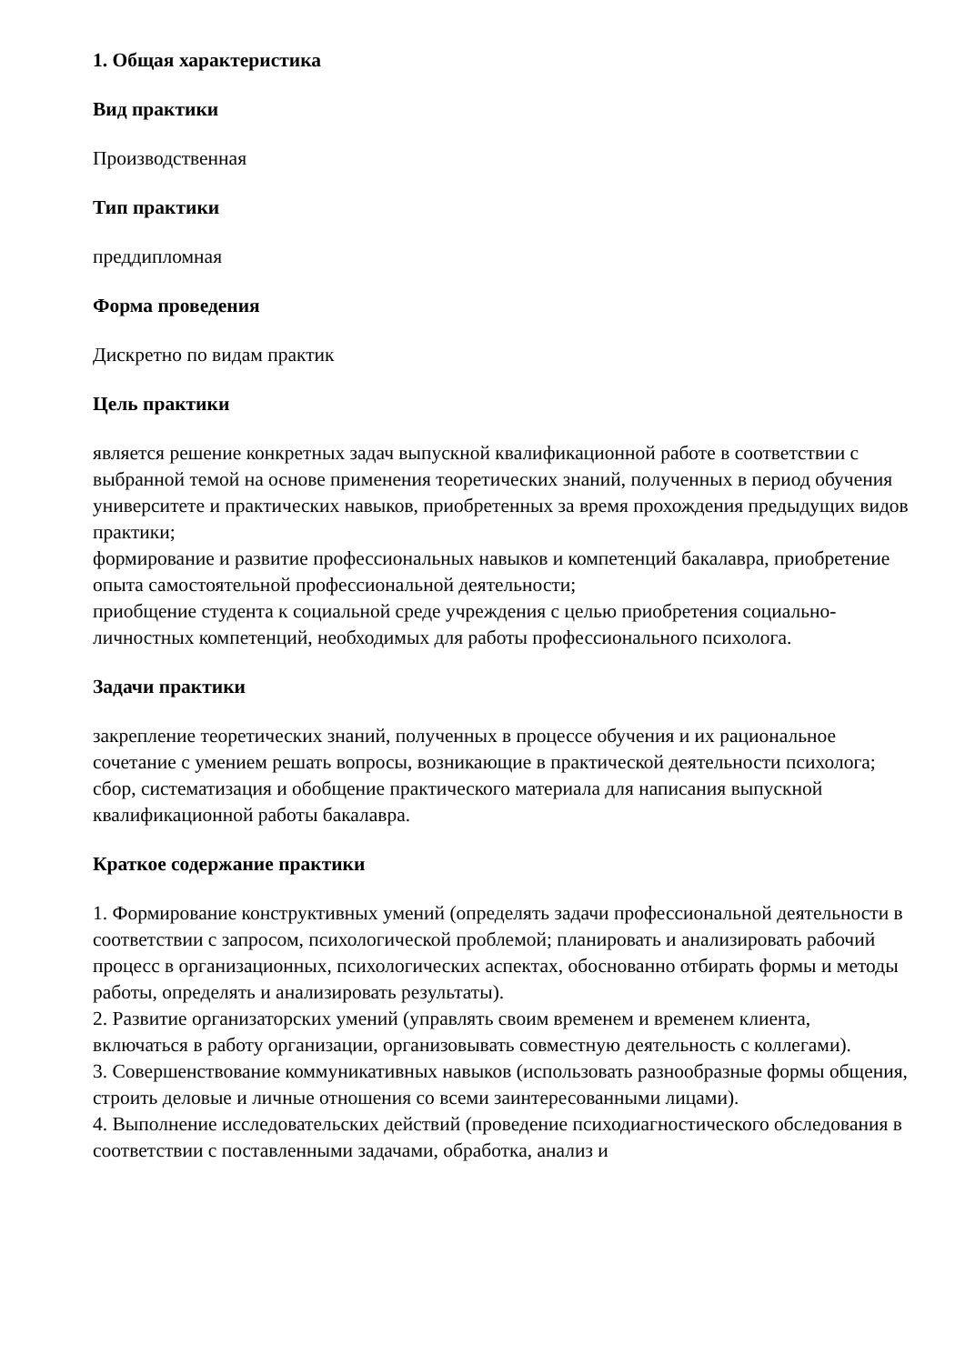1. Общая характеристика
Вид практики
Производственная
Тип практики
преддипломная
Форма проведения
Дискретно по видам практик
Цель практики
является решение конкретных задач выпускной квалификационной работе в соответствии с выбранной темой на основе применения теоретических знаний, полученных в период обучения университете и практических навыков, приобретенных за время прохождения предыдущих видов практики;
формирование и развитие профессиональных навыков и компетенций бакалавра, приобретение опыта самостоятельной профессиональной деятельности;
приобщение студента к социальной среде учреждения с целью приобретения социально-личностных компетенций, необходимых для работы профессионального психолога.
Задачи практики
закрепление теоретических знаний, полученных в процессе обучения и их рациональное сочетание с умением решать вопросы, возникающие в практической деятельности психолога;
сбор, систематизация и обобщение практического материала для написания выпускной квалификационной работы бакалавра.
Краткое содержание практики
1. Формирование конструктивных умений (определять задачи профессиональной деятельности в соответствии с запросом, психологической проблемой; планировать и анализировать рабочий процесс в организационных, психологических аспектах, обоснованно отбирать формы и методы работы, определять и анализировать результаты).
2. Развитие организаторских умений (управлять своим временем и временем клиента, включаться в работу организации, организовывать совместную деятельность с коллегами).
3. Совершенствование коммуникативных навыков (использовать разнообразные формы общения, строить деловые и личные отношения со всеми заинтересованными лицами).
4. Выполнение исследовательских действий (проведение психодиагностического обследования в соответствии с поставленными задачами, обработка, анализ и